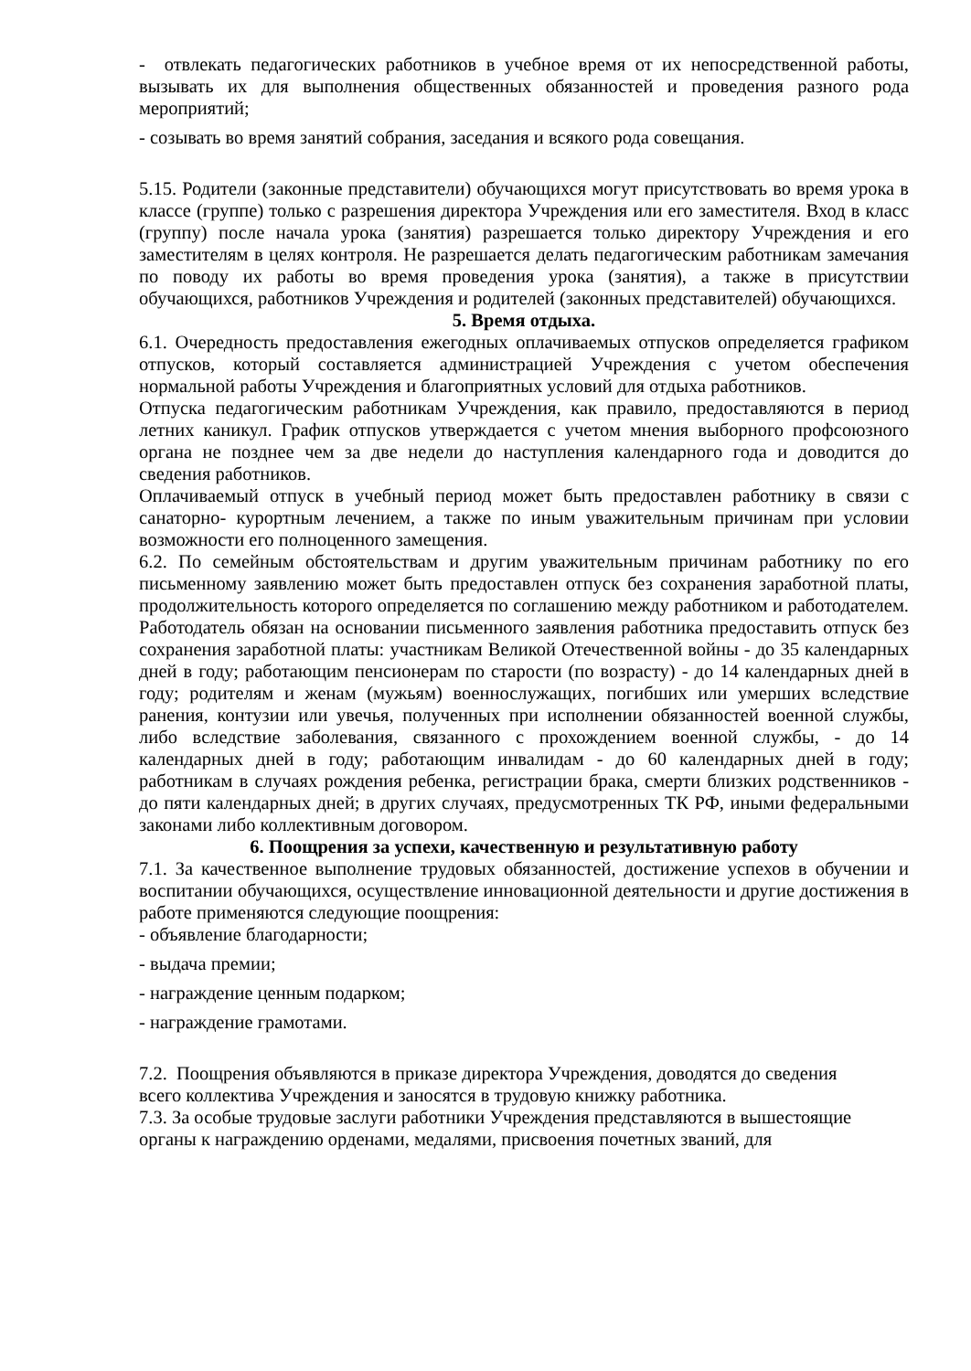- отвлекать педагогических работников в учебное время от их непосредственной работы, вызывать их для выполнения общественных обязанностей и проведения разного рода мероприятий;
- созывать во время занятий собрания, заседания и всякого рода совещания.
5.15. Родители (законные представители) обучающихся могут присутствовать во время урока в классе (группе) только с разрешения директора Учреждения или его заместителя. Вход в класс (группу) после начала урока (занятия) разрешается только директору Учреждения и его заместителям в целях контроля. Не разрешается делать педагогическим работникам замечания по поводу их работы во время проведения урока (занятия), а также в присутствии обучающихся, работников Учреждения и родителей (законных представителей) обучающихся.
5. Время отдыха.
6.1. Очередность предоставления ежегодных оплачиваемых отпусков определяется графиком отпусков, который составляется администрацией Учреждения с учетом обеспечения нормальной работы Учреждения и благоприятных условий для отдыха работников.
Отпуска педагогическим работникам Учреждения, как правило, предоставляются в период летних каникул. График отпусков утверждается с учетом мнения выборного профсоюзного органа не позднее чем за две недели до наступления календарного года и доводится до сведения работников.
Оплачиваемый отпуск в учебный период может быть предоставлен работнику в связи с санаторно- курортным лечением, а также по иным уважительным причинам при условии возможности его полноценного замещения.
6.2. По семейным обстоятельствам и другим уважительным причинам работнику по его письменному заявлению может быть предоставлен отпуск без сохранения заработной платы, продолжительность которого определяется по соглашению между работником и работодателем. Работодатель обязан на основании письменного заявления работника предоставить отпуск без сохранения заработной платы: участникам Великой Отечественной войны - до 35 календарных дней в году; работающим пенсионерам по старости (по возрасту) - до 14 календарных дней в году; родителям и женам (мужьям) военнослужащих, погибших или умерших вследствие ранения, контузии или увечья, полученных при исполнении обязанностей военной службы, либо вследствие заболевания, связанного с прохождением военной службы, - до 14 календарных дней в году; работающим инвалидам - до 60 календарных дней в году; работникам в случаях рождения ребенка, регистрации брака, смерти близких родственников - до пяти календарных дней; в других случаях, предусмотренных ТК РФ, иными федеральными законами либо коллективным договором.
6. Поощрения за успехи, качественную и результативную работу
7.1. За качественное выполнение трудовых обязанностей, достижение успехов в обучении и воспитании обучающихся, осуществление инновационной деятельности и другие достижения в работе применяются следующие поощрения:
- объявление благодарности;
- выдача премии;
- награждение ценным подарком;
- награждение грамотами.
7.2. Поощрения объявляются в приказе директора Учреждения, доводятся до сведения
всего коллектива Учреждения и заносятся в трудовую книжку работника.
7.3. За особые трудовые заслуги работники Учреждения представляются в вышестоящие
органы к награждению орденами, медалями, присвоения почетных званий, для